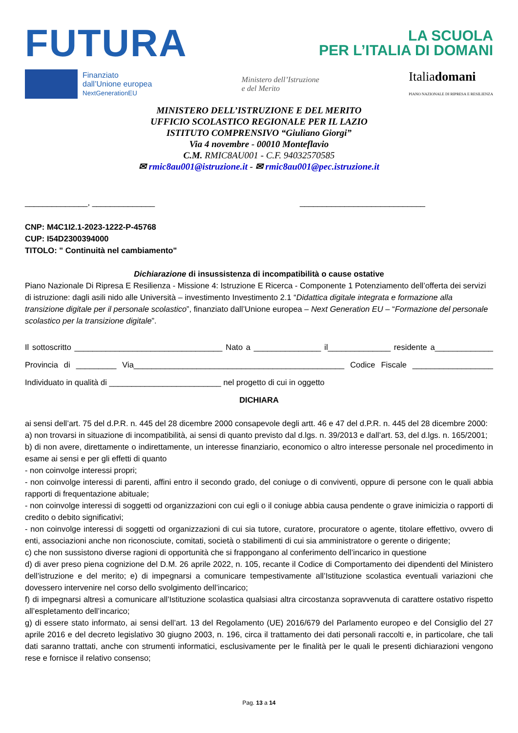FUTURA
LA SCUOLA
PER L’ITALIA DI DOMANI
Finanziato
dall’Unione europea
NextGenerationEU
Ministero dell’Istruzione
e del Merito
Italiadomani
PIANO NAZIONALE DI RIPRESA E RESILIENZA
MINISTERO DELL’ISTRUZIONE E DEL MERITO
UFFICIO SCOLASTICO REGIONALE PER IL LAZIO
ISTITUTO COMPRENSIVO “Giuliano Giorgi”
Via 4 novembre - 00010 Monteflavio
C.M. RMIC8AU001 - C.F. 94032570585
✉ rmic8au001@istruzione.it - ✉ rmic8au001@pec.istruzione.it
______________, ______________ ____________________________
CNP: M4C1I2.1-2023-1222-P-45768
CUP: I54D2300394000
TITOLO: " Continuità nel cambiamento"
Dichiarazione di insussistenza di incompatibilità o cause ostative
Piano Nazionale Di Ripresa E Resilienza - Missione 4: Istruzione E Ricerca - Componente 1 Potenziamento dell’offerta dei servizi di istruzione: dagli asili nido alle Università – investimento Investimento 2.1 “Didattica digitale integrata e formazione alla transizione digitale per il personale scolastico”, finanziato dall’Unione europea – Next Generation EU – “Formazione del personale scolastico per la transizione digitale”.
Il sottoscritto _________________________________ Nato a _______________ il______________ residente a_____________ Provincia di _________ Via_______________________________________________ Codice Fiscale __________________ Individuato in qualità di _________________________ nel progetto di cui in oggetto
DICHIARA
ai sensi dell’art. 75 del d.P.R. n. 445 del 28 dicembre 2000 consapevole degli artt. 46 e 47 del d.P.R. n. 445 del 28 dicembre 2000:
a) non trovarsi in situazione di incompatibilità, ai sensi di quanto previsto dal d.lgs. n. 39/2013 e dall’art. 53, del d.lgs. n. 165/2001;
b) di non avere, direttamente o indirettamente, un interesse finanziario, economico o altro interesse personale nel procedimento in esame ai sensi e per gli effetti di quanto
- non coinvolge interessi propri;
- non coinvolge interessi di parenti, affini entro il secondo grado, del coniuge o di conviventi, oppure di persone con le quali abbia rapporti di frequentazione abituale;
- non coinvolge interessi di soggetti od organizzazioni con cui egli o il coniuge abbia causa pendente o grave inimicizia o rapporti di credito o debito significativi;
- non coinvolge interessi di soggetti od organizzazioni di cui sia tutore, curatore, procuratore o agente, titolare effettivo, ovvero di enti, associazioni anche non riconosciute, comitati, società o stabilimenti di cui sia amministratore o gerente o dirigente;
c) che non sussistono diverse ragioni di opportunità che si frappongano al conferimento dell’incarico in questione
d) di aver preso piena cognizione del D.M. 26 aprile 2022, n. 105, recante il Codice di Comportamento dei dipendenti del Ministero dell’istruzione e del merito; e) di impegnarsi a comunicare tempestivamente all’Istituzione scolastica eventuali variazioni che dovessero intervenire nel corso dello svolgimento dell’incarico;
f) di impegnarsi altresì a comunicare all’Istituzione scolastica qualsiasi altra circostanza sopravvenuta di carattere ostativo rispetto all’espletamento dell’incarico;
g) di essere stato informato, ai sensi dell’art. 13 del Regolamento (UE) 2016/679 del Parlamento europeo e del Consiglio del 27 aprile 2016 e del decreto legislativo 30 giugno 2003, n. 196, circa il trattamento dei dati personali raccolti e, in particolare, che tali dati saranno trattati, anche con strumenti informatici, esclusivamente per le finalità per le quali le presenti dichiarazioni vengono rese e fornisce il relativo consenso;
Pag. 13 a 14